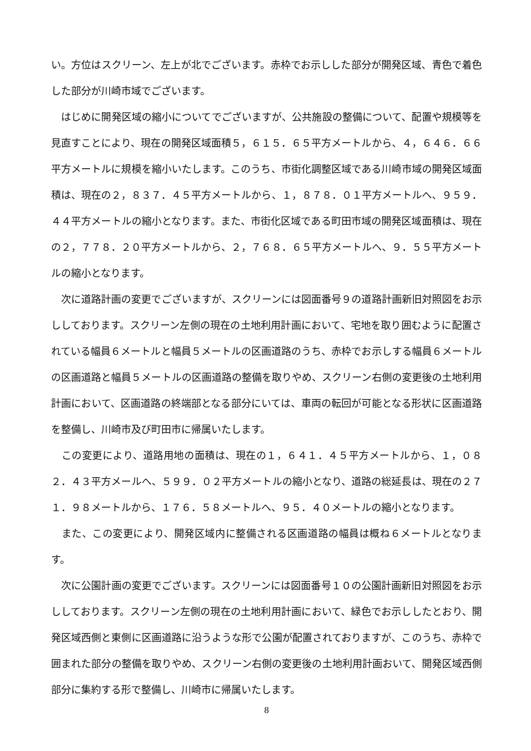い。方位はスクリーン、左上が北でございます。赤枠でお示しした部分が開発区域、青色で着色した部分が川崎市域でございます。
　はじめに開発区域の縮小についてでございますが、公共施設の整備について、配置や規模等を見直すことにより、現在の開発区域面積５，６１５．６５平方メートルから、４，６４６．６６平方メートルに規模を縮小いたします。このうち、市街化調整区域である川崎市域の開発区域面積は、現在の２，８３７．４５平方メートルから、１，８７８．０１平方メートルへ、９５９．４４平方メートルの縮小となります。また、市街化区域である町田市域の開発区域面積は、現在の２，７７８．２０平方メートルから、２，７６８．６５平方メートルへ、９．５５平方メートルの縮小となります。
　次に道路計画の変更でございますが、スクリーンには図面番号９の道路計画新旧対照図をお示ししております。スクリーン左側の現在の土地利用計画において、宅地を取り囲むように配置されている幅員６メートルと幅員５メートルの区画道路のうち、赤枠でお示しする幅員６メートルの区画道路と幅員５メートルの区画道路の整備を取りやめ、スクリーン右側の変更後の土地利用計画において、区画道路の終端部となる部分にいては、車両の転回が可能となる形状に区画道路を整備し、川崎市及び町田市に帰属いたします。
　この変更により、道路用地の面積は、現在の１，６４１．４５平方メートルから、１，０８２．４３平方メールへ、５９９．０２平方メートルの縮小となり、道路の総延長は、現在の２７１．９８メートルから、１７６．５８メートルへ、９５．４０メートルの縮小となります。
　また、この変更により、開発区域内に整備される区画道路の幅員は概ね６メートルとなります。
　次に公園計画の変更でございます。スクリーンには図面番号１０の公園計画新旧対照図をお示ししております。スクリーン左側の現在の土地利用計画において、緑色でお示ししたとおり、開発区域西側と東側に区画道路に沿うような形で公園が配置されておりますが、このうち、赤枠で囲まれた部分の整備を取りやめ、スクリーン右側の変更後の土地利用計画おいて、開発区域西側部分に集約する形で整備し、川崎市に帰属いたします。
8